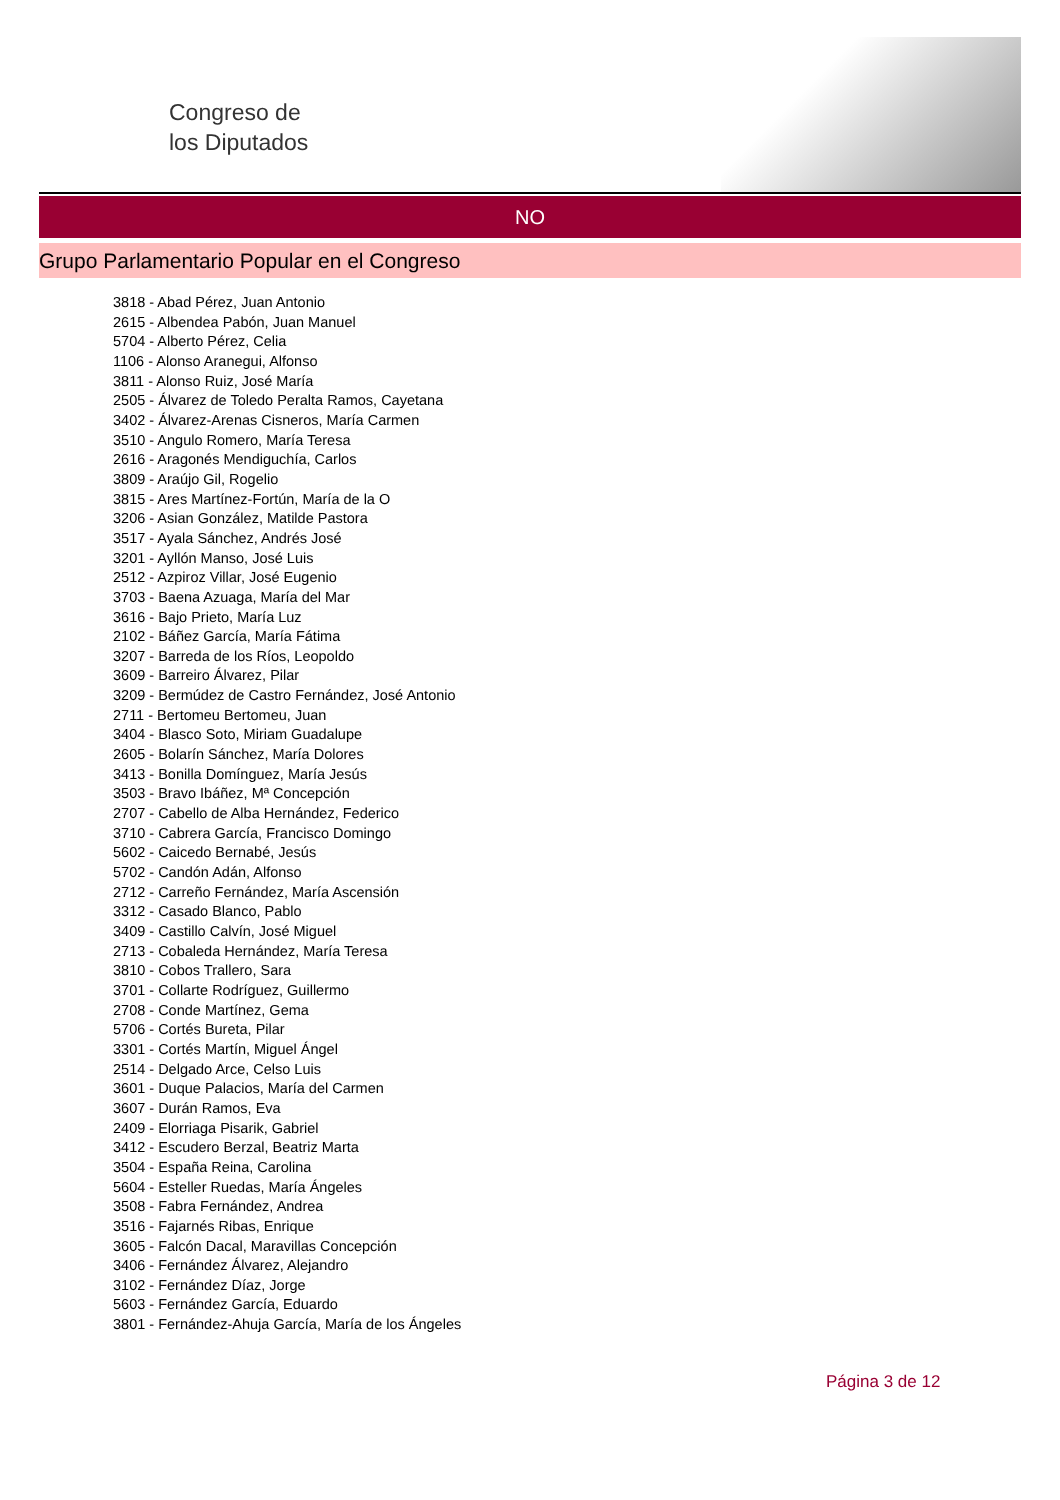Congreso de
los Diputados
NO
Grupo Parlamentario Popular en el Congreso
3818 - Abad Pérez, Juan Antonio
2615 - Albendea Pabón, Juan Manuel
5704 - Alberto Pérez, Celia
1106 - Alonso Aranegui, Alfonso
3811 - Alonso Ruiz, José María
2505 - Álvarez de Toledo Peralta Ramos, Cayetana
3402 - Álvarez-Arenas Cisneros, María Carmen
3510 - Angulo Romero, María Teresa
2616 - Aragonés Mendiguchía, Carlos
3809 - Araújo Gil, Rogelio
3815 - Ares Martínez-Fortún, María de la O
3206 - Asian González, Matilde Pastora
3517 - Ayala Sánchez, Andrés José
3201 - Ayllón Manso, José Luis
2512 - Azpiroz Villar, José Eugenio
3703 - Baena Azuaga, María del Mar
3616 - Bajo Prieto, María Luz
2102 - Báñez García, María Fátima
3207 - Barreda de los Ríos, Leopoldo
3609 - Barreiro Álvarez, Pilar
3209 - Bermúdez de Castro Fernández, José Antonio
2711 - Bertomeu Bertomeu, Juan
3404 - Blasco Soto, Miriam Guadalupe
2605 - Bolarín Sánchez, María Dolores
3413 - Bonilla Domínguez, María Jesús
3503 - Bravo Ibáñez, Mª Concepción
2707 - Cabello de Alba Hernández, Federico
3710 - Cabrera García, Francisco Domingo
5602 - Caicedo Bernabé, Jesús
5702 - Candón Adán, Alfonso
2712 - Carreño Fernández, María Ascensión
3312 - Casado Blanco, Pablo
3409 - Castillo Calvín, José Miguel
2713 - Cobaleda Hernández, María Teresa
3810 - Cobos Trallero, Sara
3701 - Collarte Rodríguez, Guillermo
2708 - Conde Martínez, Gema
5706 - Cortés Bureta, Pilar
3301 - Cortés Martín, Miguel Ángel
2514 - Delgado Arce, Celso Luis
3601 - Duque Palacios, María del Carmen
3607 - Durán Ramos, Eva
2409 - Elorriaga Pisarik, Gabriel
3412 - Escudero Berzal, Beatriz Marta
3504 - España Reina, Carolina
5604 - Esteller Ruedas, María Ángeles
3508 - Fabra Fernández, Andrea
3516 - Fajarnés Ribas, Enrique
3605 - Falcón Dacal, Maravillas Concepción
3406 - Fernández Álvarez, Alejandro
3102 - Fernández Díaz, Jorge
5603 - Fernández García, Eduardo
3801 - Fernández-Ahuja García, María de los Ángeles
Página 3 de 12